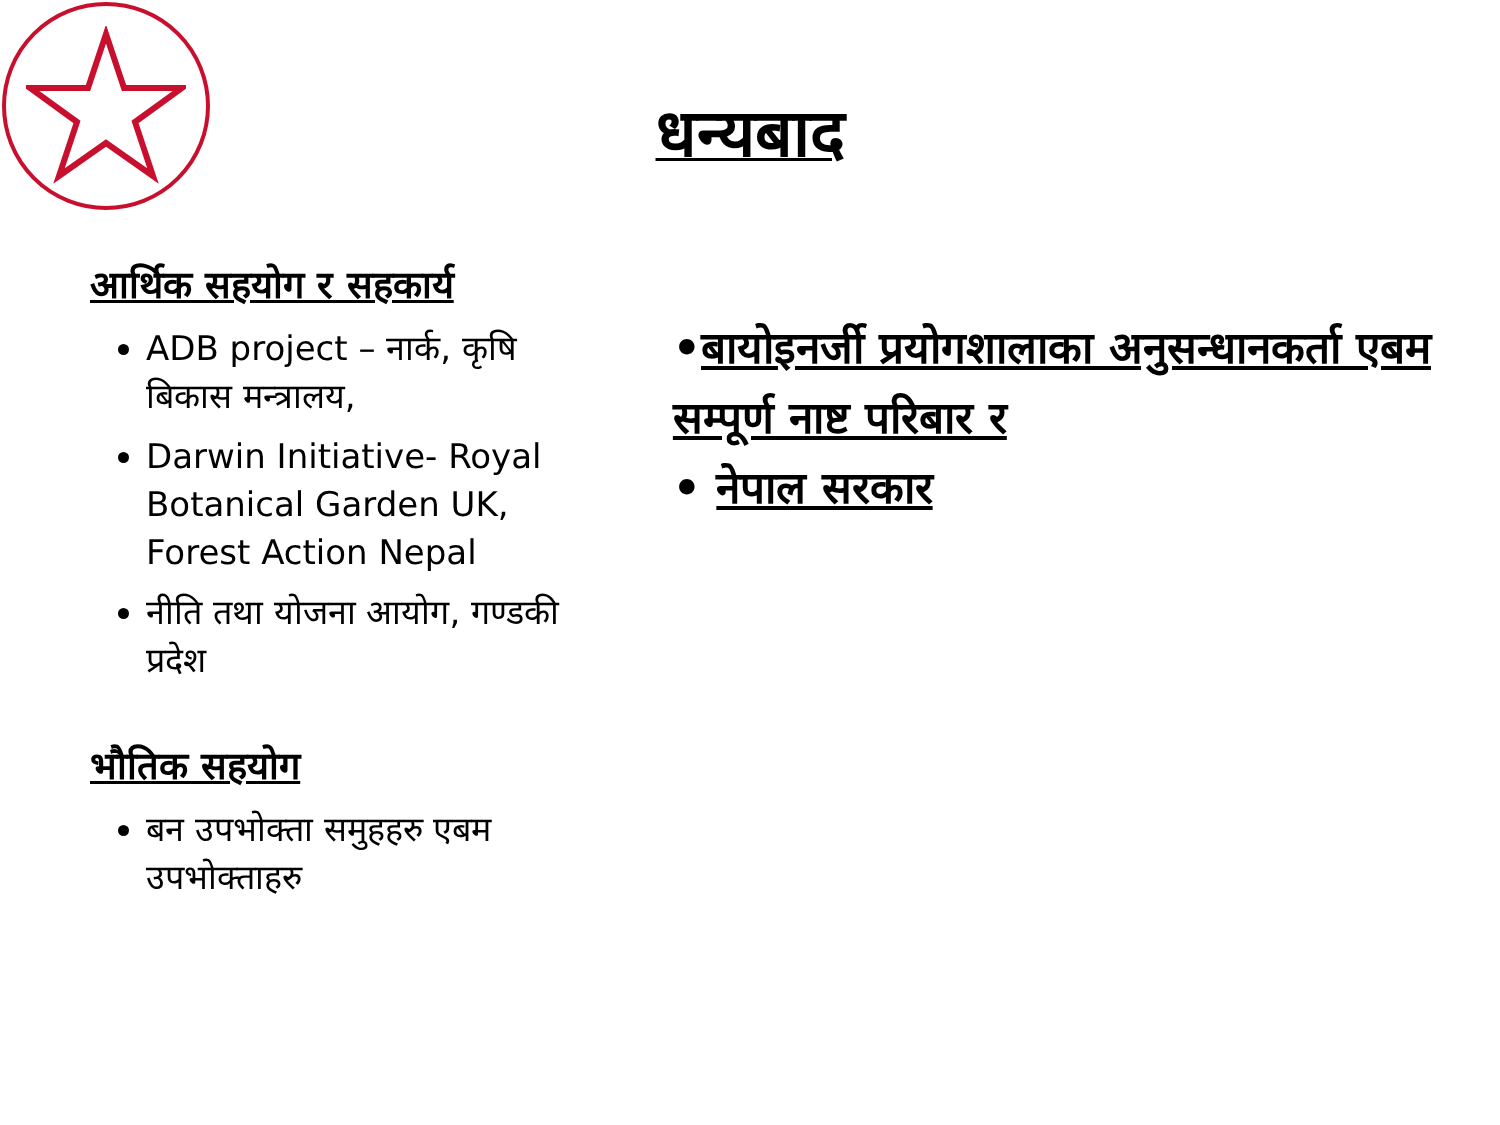धन्यबाद
आर्थिक सहयोग र सहकार्य
ADB project – नार्क, कृषि बिकास मन्त्रालय,
Darwin Initiative- Royal Botanical Garden UK, Forest Action Nepal
नीति तथा योजना आयोग, गण्डकी प्रदेश
भौतिक सहयोग
बन उपभोक्ता समुहहरु एबम उपभोक्ताहरु
•बायोइनर्जी प्रयोगशालाका अनुसन्धानकर्ता एबम सम्पूर्ण नाष्ट परिबार र
• नेपाल सरकार